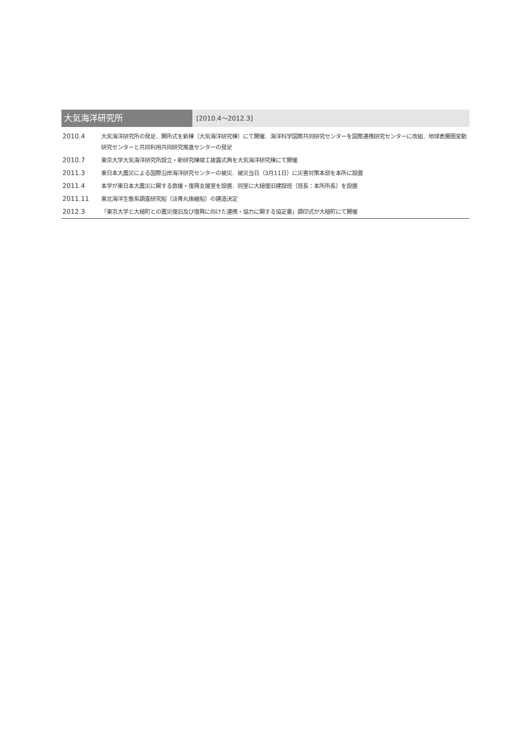大気海洋研究所
[2010.4～2012.3]
| 2010.4 | 大気海洋研究所の発足．開所式を新棟（大気海洋研究棟）にて開催．海洋科学国際共同研究センターを国際連携研究センターに改組．地球表層圏変動研究センターと共同利用共同研究推進センターの発足 |
| 2010.7 | 東京大学大気海洋研究所設立・新研究棟竣工披露式典を大気海洋研究棟にて開催 |
| 2011.3 | 東日本大震災による国際沿岸海洋研究センターの被災．被災当日（3月11日）に災害対策本部を本所に設置 |
| 2011.4 | 本学が東日本大震災に関する救援・復興支援室を設置．同室に大槌復旧建設班（班長：本所所長）を設置 |
| 2011.11 | 東北海洋生態系調査研究船（淡青丸後継船）の建造決定 |
| 2012.3 | 「東京大学と大槌町との震災復旧及び復興に向けた連携・協力に関する協定書」調印式が大槌町にて開催 |